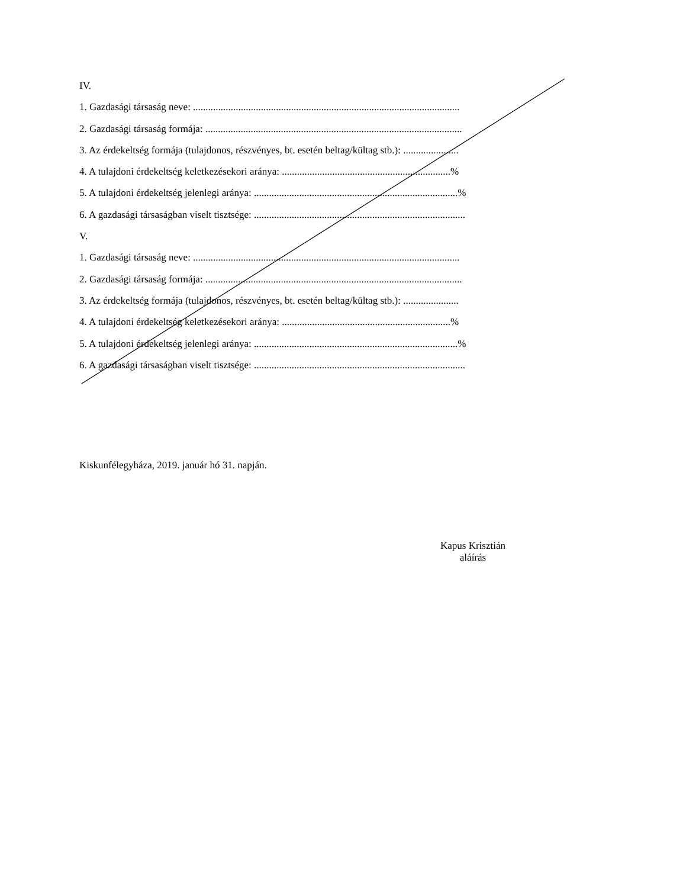IV.
1. Gazdasági társaság neve: ..........................................................................................................
2. Gazdasági társaság formája: ......................................................................................................
3. Az érdekeltség formája (tulajdonos, részvényes, bt. esetén beltag/kültag stb.): ......................
4. A tulajdoni érdekeltség keletkezésekori aránya: ...................................................................%
5. A tulajdoni érdekeltség jelenlegi aránya: .................................................................................%
6. A gazdasági társaságban viselt tisztsége: ....................................................................................
V.
1. Gazdasági társaság neve: ..........................................................................................................
2. Gazdasági társaság formája: ......................................................................................................
3. Az érdekeltség formája (tulajdonos, részvényes, bt. esetén beltag/kültag stb.): ......................
4. A tulajdoni érdekeltség keletkezésekori aránya: ...................................................................%
5. A tulajdoni érdekeltség jelenlegi aránya: .................................................................................%
6. A gazdasági társaságban viselt tisztsége: ....................................................................................
Kiskunfélegyháza, 2019. január hó 31. napján.
Kapus Krisztián
aláírás